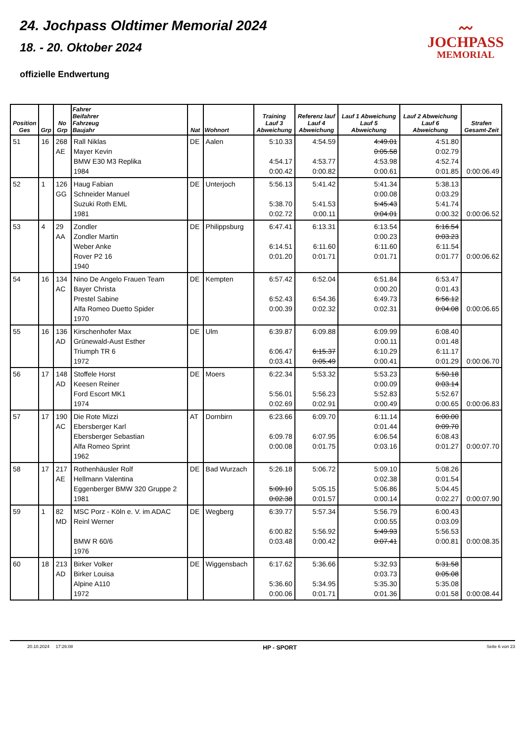24. Jochpass Oldtimer Memorial 2024
18. - 20. Oktober 2024
offizielle Endwertung
〰
JOCHPASS
MEMORIAL
| Position Ges | Grp | No Grp | Fahrer Beifahrer Fahrzeug Baujahr | Nat | Wohnort | Training Lauf 3 Abweichung | Referenz lauf Lauf 4 Abweichung | Lauf 1 Abweichung Lauf 5 Abweichung | Lauf 2 Abweichung Lauf 6 Abweichung | Strafen Gesamt-Zeit |
| --- | --- | --- | --- | --- | --- | --- | --- | --- | --- | --- |
| 51 | 16 | 268 AE | Rall Niklas Mayer Kevin BMW E30 M3 Replika 1984 | DE | Aalen | 5:10.33 4:54.17 0:00.42 | 4:54.59 4:53.77 0:00.82 | 4:49.01 0:05.58 4:53.98 0:00.61 | 4:51.80 0:02.79 4:52.74 0:01.85 | 0:00:06.49 |
| 52 | 1 | 126 GG | Haug Fabian Schneider Manuel Suzuki Roth EML 1981 | DE | Unterjoch | 5:56.13 5:38.70 0:02.72 | 5:41.42 5:41.53 0:00.11 | 5:41.34 0:00.08 5:45.43 0:04.01 | 5:38.13 0:03.29 5:41.74 0:00.32 | 0:00:06.52 |
| 53 | 4 | 29 AA | Zondler Zondler Martin Weber Anke Rover P2 16 1940 | DE | Philippsburg | 6:47.41 6:14.51 0:01.20 | 6:13.31 6:11.60 0:01.71 | 6:13.54 0:00.23 6:11.60 0:01.71 | 6:16.54 0:03.23 6:11.54 0:01.77 | 0:00:06.62 |
| 54 | 16 | 134 AC | Nino De Angelo Frauen Team Bayer Christa Prestel Sabine Alfa Romeo Duetto Spider 1970 | DE | Kempten | 6:57.42 6:52.43 0:00.39 | 6:52.04 6:54.36 0:02.32 | 6:51.84 0:00.20 6:49.73 0:02.31 | 6:53.47 0:01.43 6:56.12 0:04.08 | 0:00:06.65 |
| 55 | 16 | 136 AD | Kirschenhofer Max Grünewald-Aust Esther Triumph TR 6 1972 | DE | Ulm | 6:39.87 6:06.47 0:03.41 | 6:09.88 6:15.37 0:05.49 | 6:09.99 0:00.11 6:10.29 0:00.41 | 6:08.40 0:01.48 6:11.17 0:01.29 | 0:00:06.70 |
| 56 | 17 | 148 AD | Stoffele Horst Keesen Reiner Ford Escort MK1 1974 | DE | Moers | 6:22.34 5:56.01 0:02.69 | 5:53.32 5:56.23 0:02.91 | 5:53.23 0:00.09 5:52.83 0:00.49 | 5:50.18 0:03.14 5:52.67 0:00.65 | 0:00:06.83 |
| 57 | 17 | 190 AC | Die Rote Mizzi Ebersberger Karl Ebersberger Sebastian Alfa Romeo Sprint 1962 | AT | Dornbirn | 6:23.66 6:09.78 0:00.08 | 6:09.70 6:07.95 0:01.75 | 6:11.14 0:01.44 6:06.54 0:03.16 | 6:00.00 0:09.70 6:08.43 0:01.27 | 0:00:07.70 |
| 58 | 17 | 217 AE | Rothenhäusler Rolf Hellmann Valentina Eggenberger BMW 320 Gruppe 2 1981 | DE | Bad Wurzach | 5:26.18 5:09.10 0:02.38 | 5:06.72 5:05.15 0:01.57 | 5:09.10 0:02.38 5:06.86 0:00.14 | 5:08.26 0:01.54 5:04.45 0:02.27 | 0:00:07.90 |
| 59 | 1 | 82 MD | MSC Porz - Köln e. V. im ADAC Reinl Werner BMW R 60/6 1976 | DE | Wegberg | 6:39.77 6:00.82 0:03.48 | 5:57.34 5:56.92 0:00.42 | 5:56.79 0:00.55 5:49.93 0:07.41 | 6:00.43 0:03.09 5:56.53 0:00.81 | 0:00:08.35 |
| 60 | 18 | 213 AD | Birker Volker Birker Louisa Alpine A110 1972 | DE | Wiggensbach | 6:17.62 5:36.60 0:00.06 | 5:36.66 5:34.95 0:01.71 | 5:32.93 0:03.73 5:35.30 0:01.36 | 5:31.58 0:05.08 5:35.08 0:01.58 | 0:00:08.44 |
20.10.2024 17:26:08 HP - SPORT Seite 6 von 23